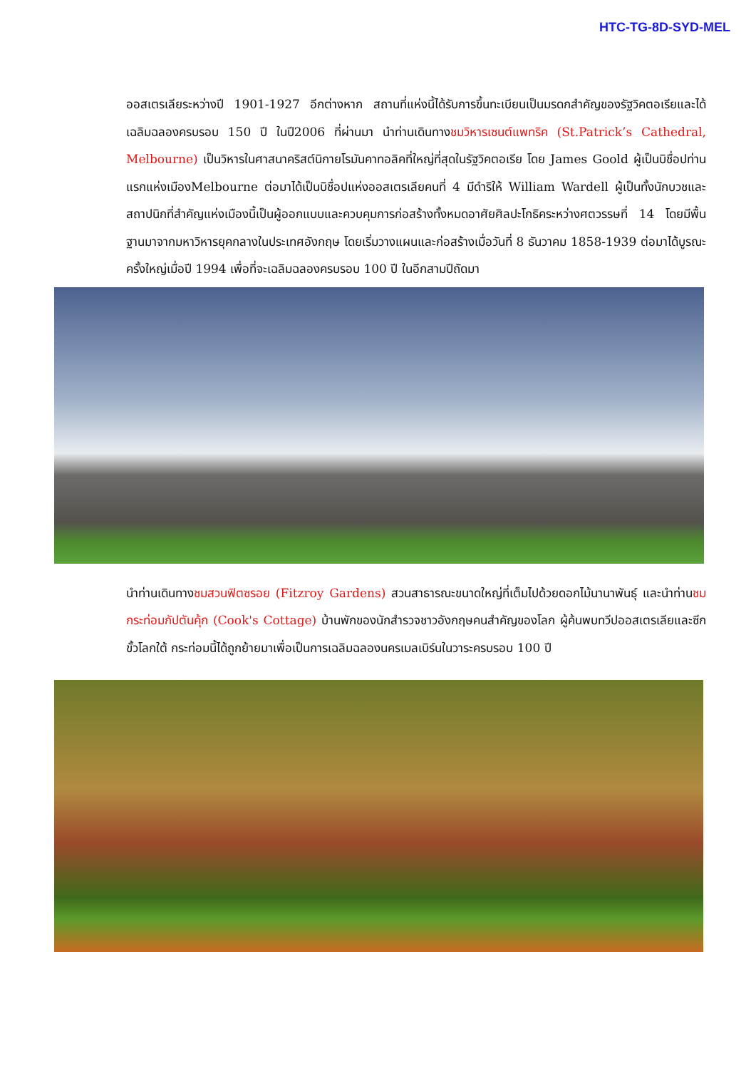HTC-TG-8D-SYD-MEL
ออสเตรเลียระหว่างปี 1901-1927 อีกต่างหาก สถานที่แห่งนี้ได้รับการขึ้นทะเบียนเป็นมรดกสำคัญของรัฐวิคตอเรียและได้เฉลิมฉลองครบรอบ 150 ปี ในปี2006 ที่ผ่านมา นำท่านเดินทางชมวิหารเซนต์แพทริค (St.Patrick’s Cathedral, Melbourne) เป็นวิหารในศาสนาคริสต์นิกายโรมันคาทอลิคที่ใหญ่ที่สุดในรัฐวิคตอเรีย โดย James Goold ผู้เป็นบิชื่อปท่านแรกแห่งเมืองMelbourne ต่อมาได้เป็นบิชื่อปแห่งออสเตรเลียคนที่ 4 มีดำริให้ William Wardell ผู้เป็นทั้งนักบวชและสถาปนิกที่สำคัญแห่งเมืองนี้เป็นผู้ออกแบบและควบคุมการก่อสร้างทั้งหมดอาศัยศิลปะโกธิคระหว่างศตวรรษที่ 14 โดยมีพื้นฐานมาจากมหาวิหารยุคกลางในประเทศอังกฤษ โดยเริ่มวางแผนและก่อสร้างเมื่อวันที่ 8 ธันวาคม 1858-1939 ต่อมาได้บูรณะครั้งใหญ่เมื่อปี 1994 เพื่อที่จะเฉลิมฉลองครบรอบ 100 ปี ในอีกสามปีถัดมา
นำท่านเดินทางชมสวนฟิตซรอย (Fitzroy Gardens) สวนสาธารณะขนาดใหญ่ที่เต็มไปด้วยดอกไม้นานาพันธุ์ และนำท่านชมกระท่อมกัปตันคุ้ก (Cook's Cottage) บ้านพักของนักสำรวจชาวอังกฤษคนสำคัญของโลก ผู้ค้นพบทวีปออสเตรเลียและซีกขั้วโลกใต้ กระท่อมนี้ได้ถูกย้ายมาเพื่อเป็นการเฉลิมฉลองนครเมลเบิร์นในวาระครบรอบ 100 ปี